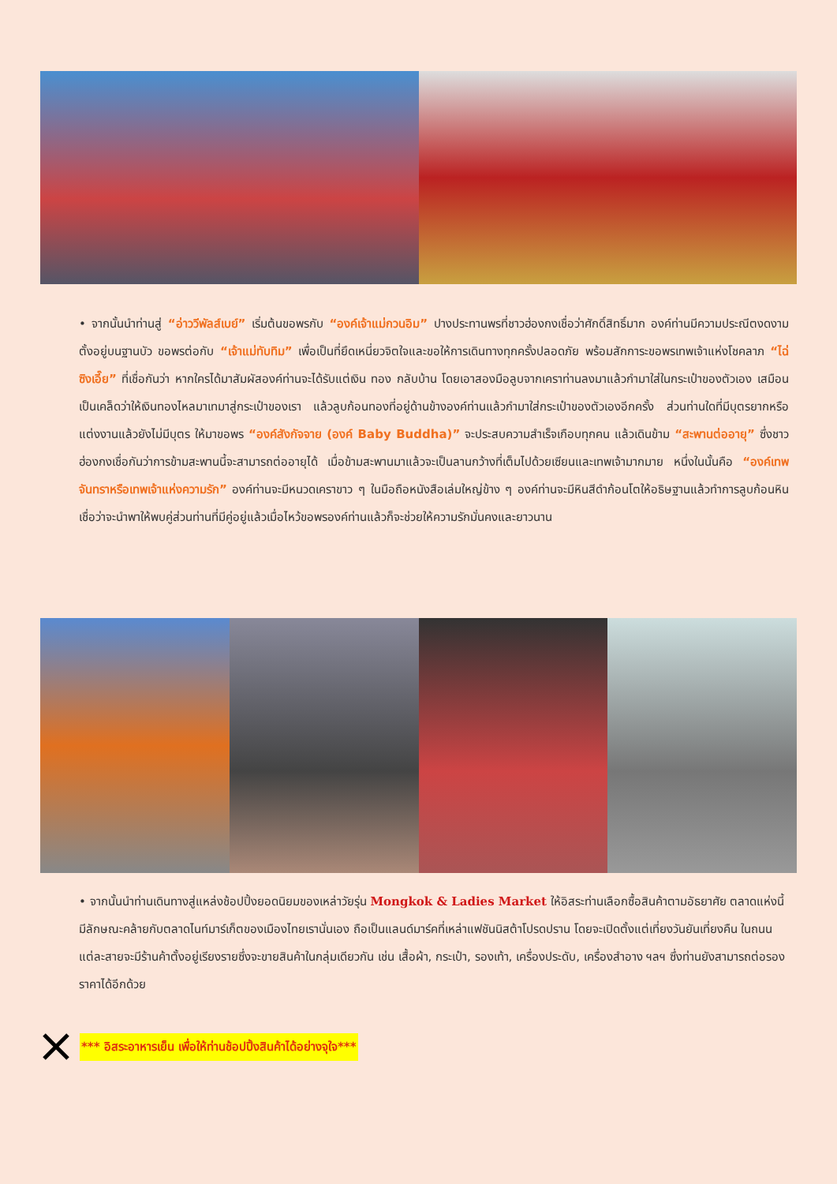• จากนั้นนำท่านสู่ “อ่าววีพัลส์เบย์” เริ่มต้นขอพรกับ “องค์เจ้าแม่กวนอิม” ปางประทานพรที่ชาวฮ่องกงเชื่อว่าศักดิ์สิทธิ์มาก องค์ท่านมีความประณีตงดงามตั้งอยู่บนฐานบัว ขอพรต่อกับ “เจ้าแม่ทับทิม” เพื่อเป็นที่ยึดเหนี่ยวจิตใจและขอให้การเดินทางทุกครั้งปลอดภัย พร้อมสักการะขอพรเทพเจ้าแห่งโชคลาภ “ไฉ่ซิงเอี๊ย” ที่เชื่อกันว่า หากใครได้มาสัมผัสองค์ท่านจะได้รับแต่เงิน ทอง กลับบ้าน โดยเอาสองมือลูบจากเคราท่านลงมาแล้วกำมาใส่ในกระเป๋าของตัวเอง เสมือนเป็นเคล็ดว่าให้เงินทองไหลมาเทมาสู่กระเป๋าของเรา แล้วลูบก้อนทองที่อยู่ด้านข้างองค์ท่านแล้วกำมาใส่กระเป๋าของตัวเองอีกครั้ง ส่วนท่านใดที่มีบุตรยากหรือ แต่งงานแล้วยังไม่มีบุตร ให้มาขอพร “องค์สังกัจจาย (องค์ Baby Buddha)” จะประสบความสำเร็จเกือบทุกคน แล้วเดินข้าม “สะพานต่ออายุ” ซึ่งชาวฮ่องกงเชื่อกันว่าการข้ามสะพานนี้จะสามารถต่ออายุได้ เมื่อข้ามสะพานมาแล้วจะเป็นลานกว้างที่เต็มไปด้วยเซียนและเทพเจ้ามากมาย หนึ่งในนั้นคือ “องค์เทพจันทราหรือเทพเจ้าแห่งความรัก” องค์ท่านจะมีหนวดเคราขาว ๆ ในมือถือหนังสือเล่มใหญ่ข้าง ๆ องค์ท่านจะมีหินสีดำก้อนโตให้อธิษฐานแล้วทำการลูบก้อนหินเชื่อว่าจะนำพาให้พบคู่ส่วนท่านที่มีคู่อยู่แล้วเมื่อไหว้ขอพรองค์ท่านแล้วก็จะช่วยให้ความรักมั่นคงและยาวนาน
• จากนั้นนำท่านเดินทางสู่แหล่งช้อปปิ้งยอดนิยมของเหล่าวัยรุ่น Mongkok & Ladies Market ให้อิสระท่านเลือกซื้อสินค้าตามอัธยาศัย ตลาดแห่งนี้มีลักษณะคล้ายกับตลาดไนท์มาร์เก็ตของเมืองไทยเรานั่นเอง ถือเป็นแลนด์มาร์คที่เหล่าแฟชันนิสต้าโปรดปราน โดยจะเปิดตั้งแต่เที่ยงวันยันเที่ยงคืน ในถนนแต่ละสายจะมีร้านค้าตั้งอยู่เรียงรายซึ่งจะขายสินค้าในกลุ่มเดียวกัน เช่น เสื้อผ้า, กระเป๋า, รองเท้า, เครื่องประดับ, เครื่องสำอาง ฯลฯ ซึ่งท่านยังสามารถต่อรองราคาได้อีกด้วย
*** อิสระอาหารเย็น เพื่อให้ท่านช้อปปิ้งสินค้าได้อย่างจุใจ***